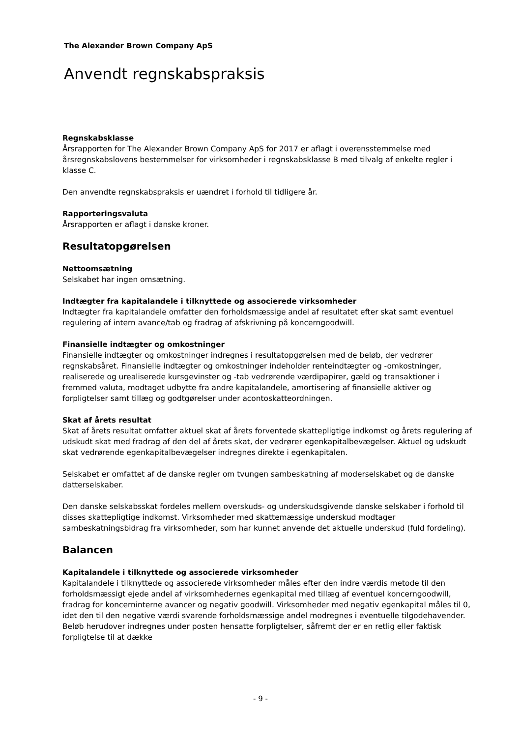The Alexander Brown Company ApS
Anvendt regnskabspraksis
Regnskabsklasse
Årsrapporten for The Alexander Brown Company ApS for 2017 er aflagt i overensstemmelse med årsregnskabslovens bestemmelser for virksomheder i regnskabsklasse B med tilvalg af enkelte regler i klasse C.
Den anvendte regnskabspraksis er uændret i forhold til tidligere år.
Rapporteringsvaluta
Årsrapporten er aflagt i danske kroner.
Resultatopgørelsen
Nettoomsætning
Selskabet har ingen omsætning.
Indtægter fra kapitalandele i tilknyttede og associerede virksomheder
Indtægter fra kapitalandele omfatter den forholdsmæssige andel af resultatet efter skat samt eventuel regulering af intern avance/tab og fradrag af afskrivning på koncerngoodwill.
Finansielle indtægter og omkostninger
Finansielle indtægter og omkostninger indregnes i resultatopgørelsen med de beløb, der vedrører regnskabsåret. Finansielle indtægter og omkostninger indeholder renteindtægter og -omkostninger, realiserede og urealiserede kursgevinster og -tab vedrørende værdipapirer, gæld og transaktioner i fremmed valuta, modtaget udbytte fra andre kapitalandele, amortisering af finansielle aktiver og forpligtelser samt tillæg og godtgørelser under acontoskatteordningen.
Skat af årets resultat
Skat af årets resultat omfatter aktuel skat af årets forventede skattepligtige indkomst og årets regulering af udskudt skat med fradrag af den del af årets skat, der vedrører egenkapitalbevægelser. Aktuel og udskudt skat vedrørende egenkapitalbevægelser indregnes direkte i egenkapitalen.
Selskabet er omfattet af de danske regler om tvungen sambeskatning af moderselskabet og de danske datterselskaber.
Den danske selskabsskat fordeles mellem overskuds- og underskudsgivende danske selskaber i forhold til disses skattepligtige indkomst. Virksomheder med skattemæssige underskud modtager sambeskatningsbidrag fra virksomheder, som har kunnet anvende det aktuelle underskud (fuld fordeling).
Balancen
Kapitalandele i tilknyttede og associerede virksomheder
Kapitalandele i tilknyttede og associerede virksomheder måles efter den indre værdis metode til den forholdsmæssigt ejede andel af virksomhedernes egenkapital med tillæg af eventuel koncerngoodwill, fradrag for koncerninterne avancer og negativ goodwill. Virksomheder med negativ egenkapital måles til 0, idet den til den negative værdi svarende forholdsmæssige andel modregnes i eventuelle tilgodehavender. Beløb herudover indregnes under posten hensatte forpligtelser, såfremt der er en retlig eller faktisk forpligtelse til at dække
- 9 -